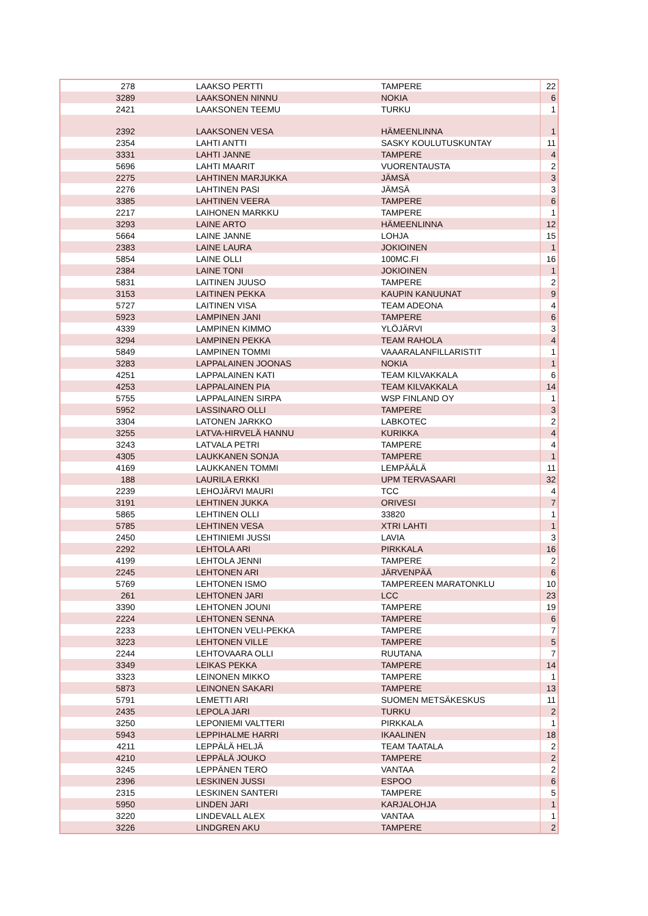| 278 | LAAKSO PERTTI | TAMPERE | 22 |
| 3289 | LAAKSONEN NINNU | NOKIA | 6 |
| 2421 | LAAKSONEN TEEMU | TURKU | 1 |
| 2392 | LAAKSONEN VESA | HÄMEENLINNA | 1 |
| 2354 | LAHTI ANTTI | SASKY KOULUTUSKUNTAY | 11 |
| 3331 | LAHTI JANNE | TAMPERE | 4 |
| 5696 | LAHTI MAARIT | VUORENTAUSTA | 2 |
| 2275 | LAHTINEN MARJUKKA | JÄMSÄ | 3 |
| 2276 | LAHTINEN PASI | JÄMSÄ | 3 |
| 3385 | LAHTINEN VEERA | TAMPERE | 6 |
| 2217 | LAIHONEN MARKKU | TAMPERE | 1 |
| 3293 | LAINE ARTO | HÄMEENLINNA | 12 |
| 5664 | LAINE JANNE | LOHJA | 15 |
| 2383 | LAINE LAURA | JOKIOINEN | 1 |
| 5854 | LAINE OLLI | 100MC.FI | 16 |
| 2384 | LAINE TONI | JOKIOINEN | 1 |
| 5831 | LAITINEN JUUSO | TAMPERE | 2 |
| 3153 | LAITINEN PEKKA | KAUPIN KANUUNAT | 9 |
| 5727 | LAITINEN VISA | TEAM ADEONA | 4 |
| 5923 | LAMPINEN JANI | TAMPERE | 6 |
| 4339 | LAMPINEN KIMMO | YLÖJÄRVI | 3 |
| 3294 | LAMPINEN PEKKA | TEAM RAHOLA | 4 |
| 5849 | LAMPINEN TOMMI | VAAARALANFILLARISTIT | 1 |
| 3283 | LAPPALAINEN JOONAS | NOKIA | 1 |
| 4251 | LAPPALAINEN KATI | TEAM KILVAKKALA | 6 |
| 4253 | LAPPALAINEN PIA | TEAM KILVAKKALA | 14 |
| 5755 | LAPPALAINEN SIRPA | WSP FINLAND OY | 1 |
| 5952 | LASSINARO OLLI | TAMPERE | 3 |
| 3304 | LATONEN JARKKO | LABKOTEC | 2 |
| 3255 | LATVA-HIRVELÄ HANNU | KURIKKA | 4 |
| 3243 | LATVALA PETRI | TAMPERE | 4 |
| 4305 | LAUKKANEN SONJA | TAMPERE | 1 |
| 4169 | LAUKKANEN TOMMI | LEMPÄÄLÄ | 11 |
| 188 | LAURILA ERKKI | UPM TERVASAARI | 32 |
| 2239 | LEHOJÄRVI MAURI | TCC | 4 |
| 3191 | LEHTINEN JUKKA | ORIVESI | 7 |
| 5865 | LEHTINEN OLLI | 33820 | 1 |
| 5785 | LEHTINEN VESA | XTRI LAHTI | 1 |
| 2450 | LEHTINIEMI JUSSI | LAVIA | 3 |
| 2292 | LEHTOLA ARI | PIRKKALA | 16 |
| 4199 | LEHTOLA JENNI | TAMPERE | 2 |
| 2245 | LEHTONEN ARI | JÄRVENPÄÄ | 6 |
| 5769 | LEHTONEN ISMO | TAMPEREEN MARATONKLU | 10 |
| 261 | LEHTONEN JARI | LCC | 23 |
| 3390 | LEHTONEN JOUNI | TAMPERE | 19 |
| 2224 | LEHTONEN SENNA | TAMPERE | 6 |
| 2233 | LEHTONEN VELI-PEKKA | TAMPERE | 7 |
| 3223 | LEHTONEN VILLE | TAMPERE | 5 |
| 2244 | LEHTOVAARA OLLI | RUUTANA | 7 |
| 3349 | LEIKAS PEKKA | TAMPERE | 14 |
| 3323 | LEINONEN MIKKO | TAMPERE | 1 |
| 5873 | LEINONEN SAKARI | TAMPERE | 13 |
| 5791 | LEMETTI ARI | SUOMEN METSÄKESKUS | 11 |
| 2435 | LEPOLA JARI | TURKU | 2 |
| 3250 | LEPONIEMI VALTTERI | PIRKKALA | 1 |
| 5943 | LEPPIHALME HARRI | IKAALINEN | 18 |
| 4211 | LEPPÄLÄ HELJÄ | TEAM TAATALA | 2 |
| 4210 | LEPPÄLÄ JOUKO | TAMPERE | 2 |
| 3245 | LEPPÄNEN TERO | VANTAA | 2 |
| 2396 | LESKINEN JUSSI | ESPOO | 6 |
| 2315 | LESKINEN SANTERI | TAMPERE | 5 |
| 5950 | LINDEN JARI | KARJALOHJA | 1 |
| 3220 | LINDEVALL ALEX | VANTAA | 1 |
| 3226 | LINDGREN AKU | TAMPERE | 2 |